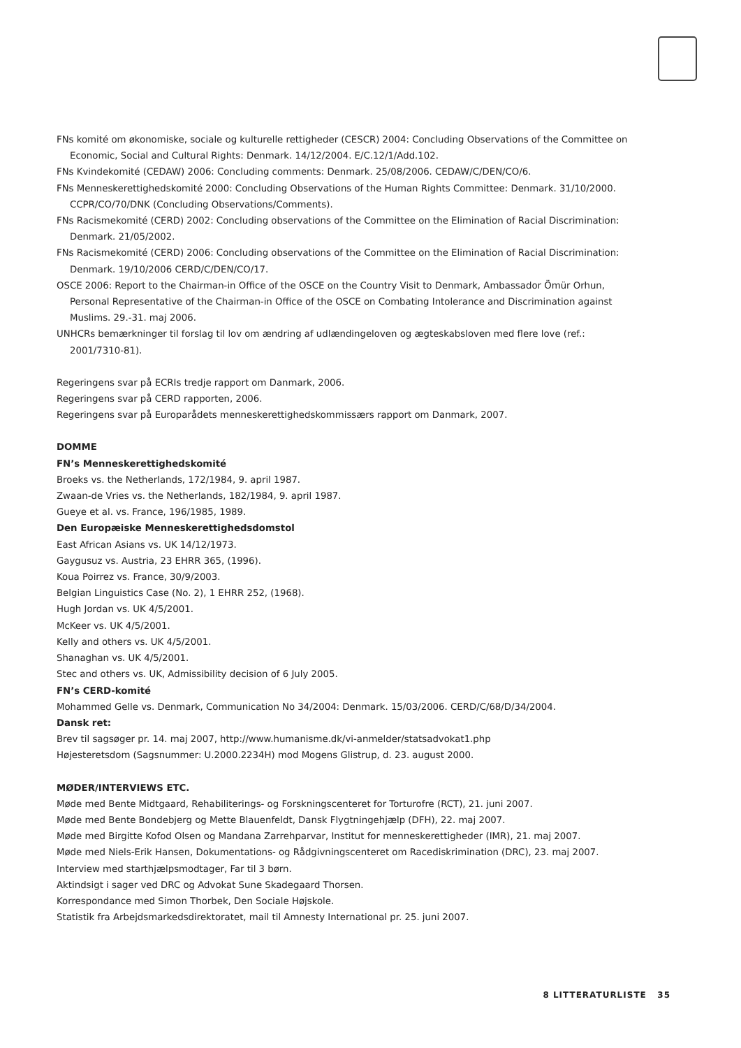FNs komité om økonomiske, sociale og kulturelle rettigheder (CESCR) 2004: Concluding Observations of the Committee on Economic, Social and Cultural Rights: Denmark. 14/12/2004. E/C.12/1/Add.102.
FNs Kvindekomité (CEDAW) 2006: Concluding comments: Denmark. 25/08/2006. CEDAW/C/DEN/CO/6.
FNs Menneskerettighedskomité 2000: Concluding Observations of the Human Rights Committee: Denmark. 31/10/2000. CCPR/CO/70/DNK (Concluding Observations/Comments).
FNs Racismekomité (CERD) 2002: Concluding observations of the Committee on the Elimination of Racial Discrimination: Denmark. 21/05/2002.
FNs Racismekomité (CERD) 2006: Concluding observations of the Committee on the Elimination of Racial Discrimination: Denmark. 19/10/2006 CERD/C/DEN/CO/17.
OSCE 2006: Report to the Chairman-in Office of the OSCE on the Country Visit to Denmark, Ambassador Ömür Orhun, Personal Representative of the Chairman-in Office of the OSCE on Combating Intolerance and Discrimination against Muslims. 29.-31. maj 2006.
UNHCRs bemærkninger til forslag til lov om ændring af udlændingeloven og ægteskabsloven med flere love (ref.: 2001/7310-81).
Regeringens svar på ECRIs tredje rapport om Danmark, 2006.
Regeringens svar på CERD rapporten, 2006.
Regeringens svar på Europarådets menneskerettighedskommissærs rapport om Danmark, 2007.
DOMME
FN’s Menneskerettighedskomité
Broeks vs. the Netherlands, 172/1984, 9. april 1987.
Zwaan-de Vries vs. the Netherlands, 182/1984, 9. april 1987.
Gueye et al. vs. France, 196/1985, 1989.
Den Europæiske Menneskerettighedsdomstol
East African Asians vs. UK 14/12/1973.
Gaygusuz vs. Austria, 23 EHRR 365, (1996).
Koua Poirrez vs. France, 30/9/2003.
Belgian Linguistics Case (No. 2), 1 EHRR 252, (1968).
Hugh Jordan vs. UK 4/5/2001.
McKeer vs. UK 4/5/2001.
Kelly and others vs. UK 4/5/2001.
Shanaghan vs. UK 4/5/2001.
Stec and others vs. UK, Admissibility decision of 6 July 2005.
FN’s CERD-komité
Mohammed Gelle vs. Denmark, Communication No 34/2004: Denmark. 15/03/2006. CERD/C/68/D/34/2004.
Dansk ret:
Brev til sagsøger pr. 14. maj 2007, http://www.humanisme.dk/vi-anmelder/statsadvokat1.php
Højesteretsdom (Sagsnummer: U.2000.2234H) mod Mogens Glistrup, d. 23. august 2000.
MØDER/INTERVIEWS ETC.
Møde med Bente Midtgaard, Rehabiliterings- og Forskningscenteret for Torturofre (RCT), 21. juni 2007.
Møde med Bente Bondebjerg og Mette Blauenfeldt, Dansk Flygtningehjælp (DFH), 22. maj 2007.
Møde med Birgitte Kofod Olsen og Mandana Zarrehparvar, Institut for menneskerettigheder (IMR), 21. maj 2007.
Møde med Niels-Erik Hansen, Dokumentations- og Rådgivningscenteret om Racediskrimination (DRC), 23. maj 2007.
Interview med starthjælpsmodtager, Far til 3 børn.
Aktindsigt i sager ved DRC og Advokat Sune Skadegaard Thorsen.
Korrespondance med Simon Thorbek, Den Sociale Højskole.
Statistik fra Arbejdsmarkedsdirektoratet, mail til Amnesty International pr. 25. juni 2007.
8 LITTERATURLISTE 35